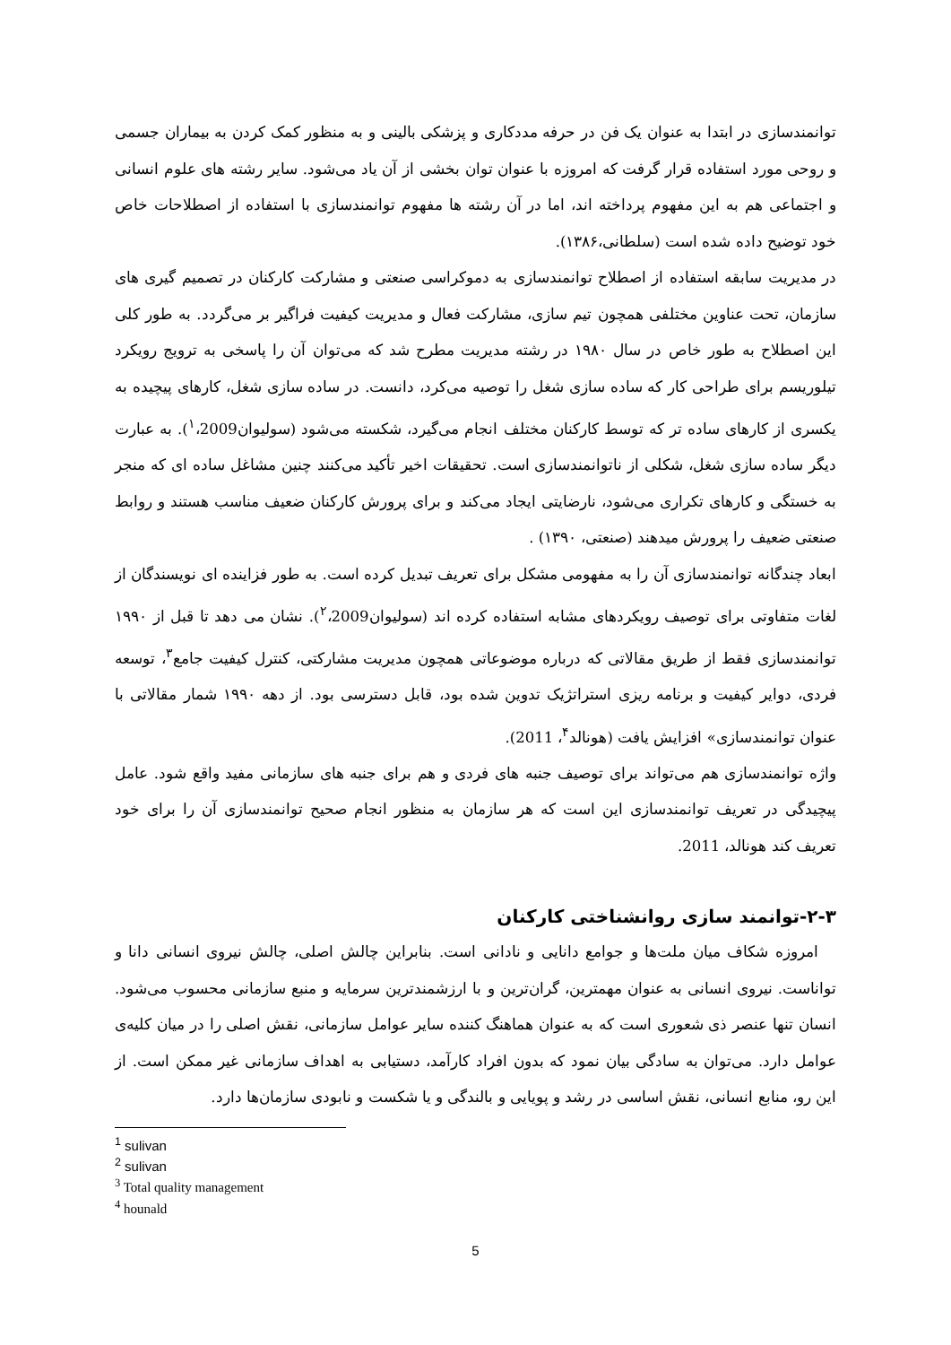توانمندسازی در ابتدا به عنوان یک فن در حرفه مددکاری و پزشکی بالینی و به منظور کمک کردن به بیماران جسمی و روحی مورد استفاده قرار گرفت که امروزه با عنوان توان بخشی از آن یاد می‌شود. سایر رشته های علوم انسانی و اجتماعی هم به این مفهوم پرداخته اند، اما در آن رشته ها مفهوم توانمندسازی با استفاده از اصطلاحات خاص خود توضیح داده شده است (سلطانی،۱۳۸۶).
در مدیریت سابقه استفاده از اصطلاح توانمندسازی به دموکراسی صنعتی و مشارکت کارکنان در تصمیم گیری های سازمان، تحت عناوین مختلفی همچون تیم سازی، مشارکت فعال و مدیریت کیفیت فراگیر بر می‌گردد. به طور کلی این اصطلاح به طور خاص در سال ۱۹۸۰ در رشته مدیریت مطرح شد که می‌توان آن را پاسخی به ترویج رویکرد تیلوریسم برای طراحی کار که ساده سازی شغل را توصیه می‌کرد، دانست. در ساده سازی شغل، کارهای پیچیده به یکسری از کارهای ساده تر که توسط کارکنان مختلف انجام می‌گیرد، شکسته می‌شود (سولیوان<sup>۱</sup>،2009). به عبارت دیگر ساده سازی شغل، شکلی از ناتوانمندسازی است. تحقیقات اخیر تأکید می‌کنند چنین مشاغل ساده ای که منجر به خستگی و کارهای تکراری می‌شود، نارضایتی ایجاد می‌کند و برای پرورش کارکنان ضعیف مناسب هستند و روابط صنعتی ضعیف را پرورش میدهند (صنعتی، ۱۳۹۰) .
ابعاد چندگانه توانمندسازی آن را به مفهومی مشکل برای تعریف تبدیل کرده است. به طور فزاینده ای نویسندگان از لغات متفاوتی برای توصیف رویکردهای مشابه استفاده کرده اند (سولیوان<sup>۲</sup>،2009). نشان می دهد تا قبل از ۱۹۹۰ توانمندسازی فقط از طریق مقالاتی که درباره موضوعاتی همچون مدیریت مشارکتی، کنترل کیفیت جامع<sup>۳</sup>، توسعه فردی، دوایر کیفیت و برنامه ریزی استراتژیک تدوین شده بود، قابل دسترسی بود. از دهه ۱۹۹۰ شمار مقالاتی با عنوان توانمندسازی» افزایش یافت (هونالد<sup>۴</sup>، 2011).
واژه توانمندسازی هم می‌تواند برای توصیف جنبه های فردی و هم برای جنبه های سازمانی مفید واقع شود. عامل پیچیدگی در تعریف توانمندسازی این است که هر سازمان به منظور انجام صحیح توانمندسازی آن را برای خود تعریف کند هونالد، 2011.
۲-۳-توانمند سازی روانشناختی کارکنان
امروزه شکاف میان ملت‌ها و جوامع دانایی و نادانی است. بنابراین چالش اصلی، چالش نیروی انسانی دانا و تواناست. نیروی انسانی به عنوان مهمترین، گران‌ترین و با ارزشمندترین سرمایه و منبع سازمانی محسوب می‌شود. انسان تنها عنصر ذی شعوری است که به عنوان هماهنگ کننده سایر عوامل سازمانی، نقش اصلی را در میان کلیه‌ی عوامل دارد. می‌توان به سادگی بیان نمود که بدون افراد کارآمد، دستیابی به اهداف سازمانی غیر ممکن است. از این رو، منابع انسانی، نقش اساسی در رشد و پویایی و بالندگی و یا شکست و نابودی سازمان‌ها دارد.
<sup>1</sup> sulivan
<sup>2</sup> sulivan
<sup>3</sup> Total quality management
<sup>4</sup> hounald
5